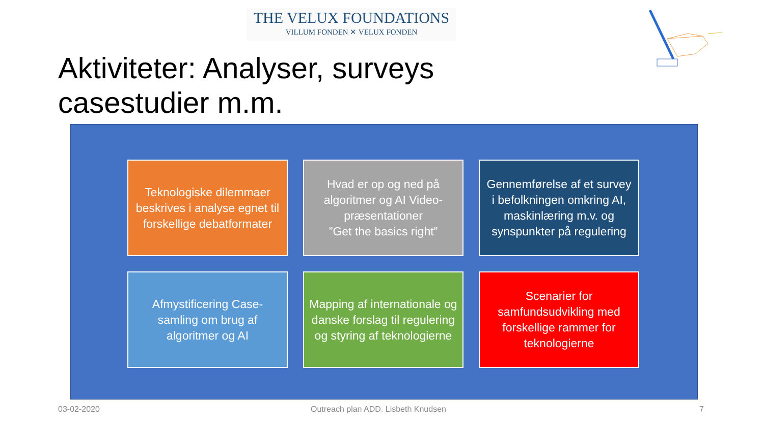THE VELUX FOUNDATIONS
VILLUM FONDEN ✕ VELUX FONDEN
Aktiviteter: Analyser, surveys casestudier m.m.
Teknologiske dilemmaer beskrives i analyse egnet til forskellige debatformater
Hvad er op og ned på algoritmer og AI Video-præsentationer
”Get the basics right”
Gennemførelse af et survey i befolkningen omkring AI, maskinlæring m.v. og synspunkter på regulering
Afmystificering Case-samling om brug af algoritmer og AI
Mapping af internationale og danske forslag til regulering og styring af teknologierne
Scenarier for samfundsudvikling med forskellige rammer for teknologierne
03-02-2020
Outreach plan ADD. Lisbeth Knudsen
7